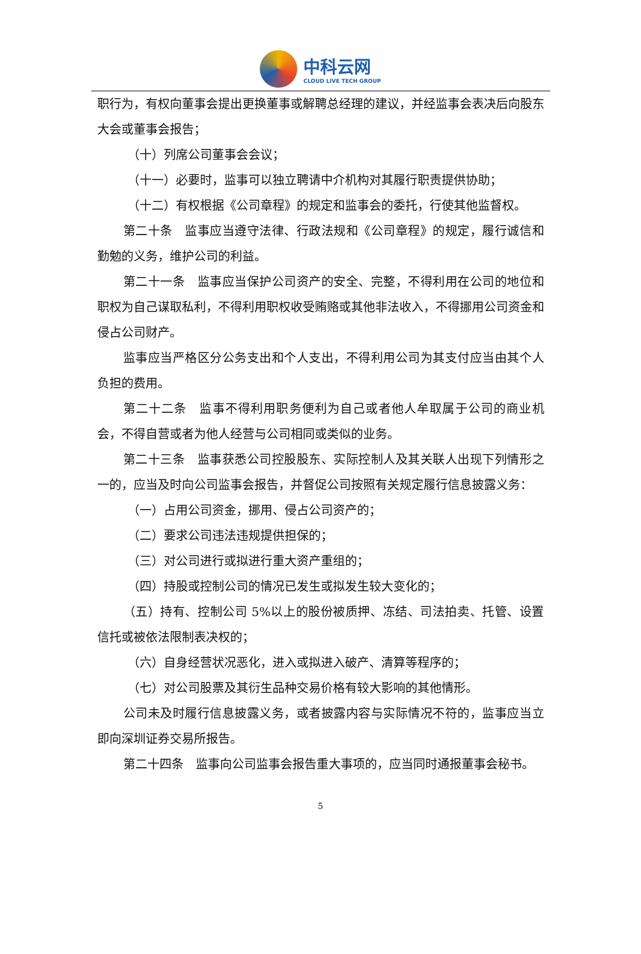中科云网
CLOUD LIVE TECH GROUP
职行为，有权向董事会提出更换董事或解聘总经理的建议，并经监事会表决后向股东大会或董事会报告；
（十）列席公司董事会会议；
（十一）必要时，监事可以独立聘请中介机构对其履行职责提供协助；
（十二）有权根据《公司章程》的规定和监事会的委托，行使其他监督权。
第二十条　监事应当遵守法律、行政法规和《公司章程》的规定，履行诚信和勤勉的义务，维护公司的利益。
第二十一条　监事应当保护公司资产的安全、完整，不得利用在公司的地位和职权为自己谋取私利，不得利用职权收受贿赂或其他非法收入，不得挪用公司资金和侵占公司财产。
监事应当严格区分公务支出和个人支出，不得利用公司为其支付应当由其个人负担的费用。
第二十二条　监事不得利用职务便利为自己或者他人牟取属于公司的商业机会，不得自营或者为他人经营与公司相同或类似的业务。
第二十三条　监事获悉公司控股股东、实际控制人及其关联人出现下列情形之一的，应当及时向公司监事会报告，并督促公司按照有关规定履行信息披露义务：
（一）占用公司资金，挪用、侵占公司资产的；
（二）要求公司违法违规提供担保的；
（三）对公司进行或拟进行重大资产重组的；
（四）持股或控制公司的情况已发生或拟发生较大变化的；
（五）持有、控制公司 5%以上的股份被质押、冻结、司法拍卖、托管、设置信托或被依法限制表决权的；
（六）自身经营状况恶化，进入或拟进入破产、清算等程序的；
（七）对公司股票及其衍生品种交易价格有较大影响的其他情形。
公司未及时履行信息披露义务，或者披露内容与实际情况不符的，监事应当立即向深圳证券交易所报告。
第二十四条　监事向公司监事会报告重大事项的，应当同时通报董事会秘书。
5